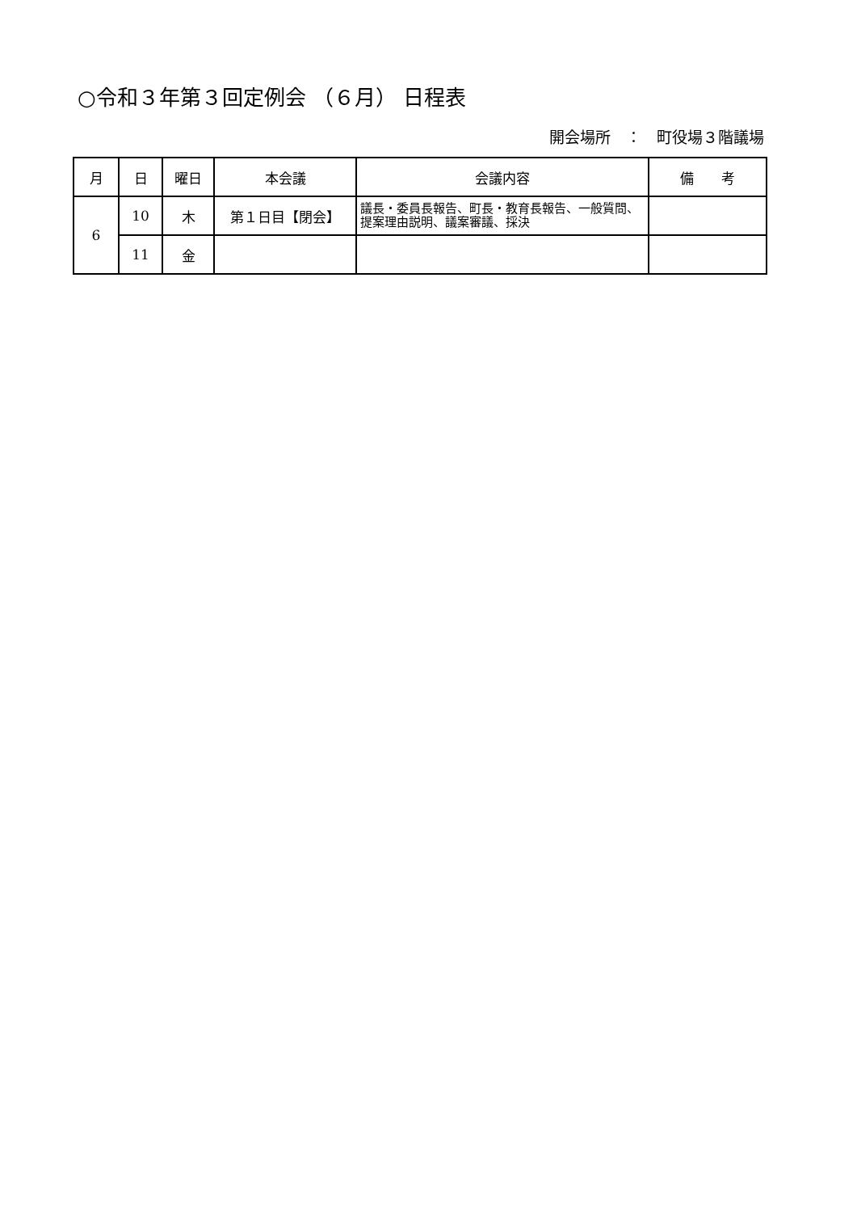○令和３年第３回定例会 （６月） 日程表
開会場所　：　町役場３階議場
| 月 | 日 | 曜日 | 本会議 | 会議内容 | 備 考 |
| --- | --- | --- | --- | --- | --- |
| 6 | 10 | 木 | 第１日目【閉会】 | 議長・委員長報告、町長・教育長報告、一般質問、提案理由説明、議案審議、採決 | |
| | 11 | 金 | | | |